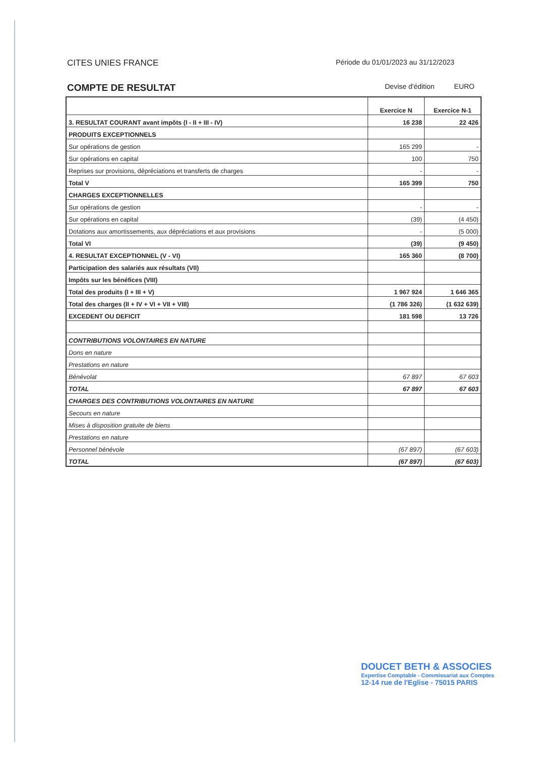CITES UNIES FRANCE
Période du 01/01/2023 au 31/12/2023
COMPTE DE RESULTAT
Devise d'édition EURO
| | Exercice N | Exercice N-1 |
| --- | --- | --- |
| 3. RESULTAT COURANT avant impôts (I - II + III - IV) | 16 238 | 22 426 |
| PRODUITS EXCEPTIONNELS | | |
| Sur opérations de gestion | 165 299 | - |
| Sur opérations en capital | 100 | 750 |
| Reprises sur provisions, dépréciations et transferts de charges | - | - |
| Total V | 165 399 | 750 |
| CHARGES EXCEPTIONNELLES | | |
| Sur opérations de gestion | - | - |
| Sur opérations en capital | (39) | (4 450) |
| Dotations aux amortissements, aux dépréciations et aux provisions | - | (5 000) |
| Total VI | (39) | (9 450) |
| 4. RESULTAT EXCEPTIONNEL (V - VI) | 165 360 | (8 700) |
| Participation des salariés aux résultats (VII) | | |
| Impôts sur les bénéfices (VIII) | | |
| Total des produits (I + III + V) | 1 967 924 | 1 646 365 |
| Total des charges (II + IV + VI + VII + VIII) | (1 786 326) | (1 632 639) |
| EXCEDENT OU DEFICIT | 181 598 | 13 726 |
| CONTRIBUTIONS VOLONTAIRES EN NATURE | | |
| Dons en nature | | |
| Prestations en nature | | |
| Bénévolat | 67 897 | 67 603 |
| TOTAL | 67 897 | 67 603 |
| CHARGES DES CONTRIBUTIONS VOLONTAIRES EN NATURE | | |
| Secours en nature | | |
| Mises à disposition gratuite de biens | | |
| Prestations en nature | | |
| Personnel bénévole | (67 897) | (67 603) |
| TOTAL | (67 897) | (67 603) |
DOUCET BETH & ASSOCIES
Expertise Comptable - Commissariat aux Comptes
12-14 rue de l'Eglise - 75015 PARIS